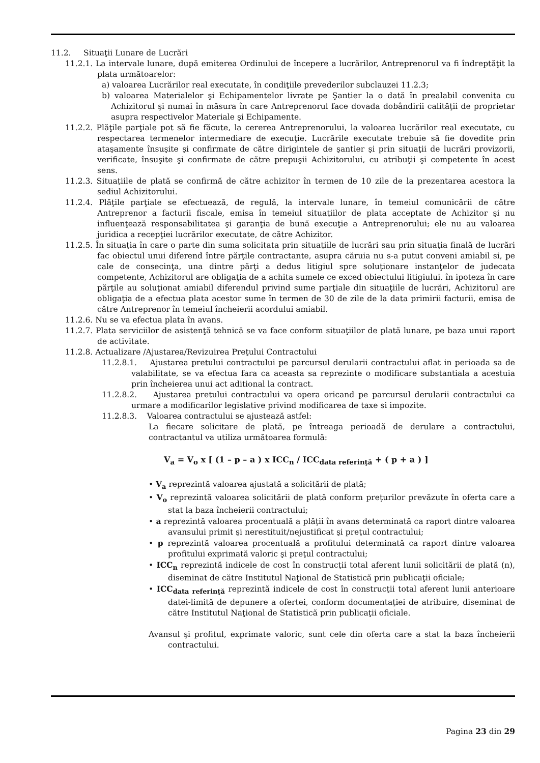11.2. Situaţii Lunare de Lucrări
11.2.1. La intervale lunare, după emiterea Ordinului de începere a lucrărilor, Antreprenorul va fi îndreptăţit la plata următoarelor:
a) valoarea Lucrărilor real executate, în condiţiile prevederilor subclauzei 11.2.3;
b) valoarea Materialelor şi Echipamentelor livrate pe Şantier la o dată în prealabil convenita cu Achizitorul şi numai în măsura în care Antreprenorul face dovada dobândirii calităţii de proprietar asupra respectivelor Materiale şi Echipamente.
11.2.2. Plăţile parţiale pot să fie făcute, la cererea Antreprenorului, la valoarea lucrărilor real executate, cu respectarea termenelor intermediare de execuţie. Lucrările executate trebuie să fie dovedite prin ataşamente însuşite şi confirmate de către dirigintele de şantier şi prin situaţii de lucrări provizorii, verificate, însuşite şi confirmate de către prepuşii Achizitorului, cu atribuţii şi competente în acest sens.
11.2.3. Situaţiile de plată se confirmă de către achizitor în termen de 10 zile de la prezentarea acestora la sediul Achizitorului.
11.2.4. Plăţile parţiale se efectuează, de regulă, la intervale lunare, în temeiul comunicării de către Antreprenor a facturii fiscale, emisa în temeiul situaţiilor de plata acceptate de Achizitor şi nu influenţează responsabilitatea şi garanţia de bună execuţie a Antreprenorului; ele nu au valoarea juridica a recepţiei lucrărilor executate, de către Achizitor.
11.2.5. În situaţia în care o parte din suma solicitata prin situaţiile de lucrări sau prin situaţia finală de lucrări fac obiectul unui diferend între părţile contractante, asupra căruia nu s-a putut conveni amiabil si, pe cale de consecinţa, una dintre părţi a dedus litigiul spre soluţionare instanţelor de judecata competente, Achizitorul are obligaţia de a achita sumele ce exced obiectului litigiului. în ipoteza în care părţile au soluţionat amiabil diferendul privind sume parţiale din situaţiile de lucrări, Achizitorul are obligaţia de a efectua plata acestor sume în termen de 30 de zile de la data primirii facturii, emisa de către Antreprenor în temeiul încheierii acordului amiabil.
11.2.6. Nu se va efectua plata în avans.
11.2.7. Plata serviciilor de asistenţă tehnică se va face conform situaţiilor de plată lunare, pe baza unui raport de activitate.
11.2.8. Actualizare /Ajustarea/Revizuirea Preţului Contractului
11.2.8.1. Ajustarea pretului contractului pe parcursul derularii contractului aflat in perioada sa de valabilitate, se va efectua fara ca aceasta sa reprezinte o modificare substantiala a acestuia prin încheierea unui act aditional la contract.
11.2.8.2. Ajustarea pretului contractului va opera oricand pe parcursul derularii contractului ca urmare a modificarilor legislative privind modificarea de taxe si impozite.
11.2.8.3. Valoarea contractului se ajustează astfel:
La fiecare solicitare de plată, pe întreaga perioadă de derulare a contractului, contractantul va utiliza următoarea formulă:
V<sub>a</sub> = V<sub>o</sub> x [ (1 – p – a ) x ICC<sub>n</sub> / ICC<sub>data referinţă</sub> + ( p + a ) ]
• V<sub>a</sub> reprezintă valoarea ajustată a solicitării de plată;
• V<sub>o</sub> reprezintă valoarea solicitării de plată conform preţurilor prevăzute în oferta care a stat la baza încheierii contractului;
• a reprezintă valoarea procentuală a plăţii în avans determinată ca raport dintre valoarea avansului primit şi nerestituit/nejustificat şi preţul contractului;
• p reprezintă valoarea procentuală a profitului determinată ca raport dintre valoarea profitului exprimată valoric şi preţul contractului;
• ICC<sub>n</sub> reprezintă indicele de cost în construcţii total aferent lunii solicitării de plată (n), diseminat de către Institutul Naţional de Statistică prin publicaţii oficiale;
• ICC<sub>data referinţă</sub> reprezintă indicele de cost în construcţii total aferent lunii anterioare datei-limită de depunere a ofertei, conform documentaţiei de atribuire, diseminat de către Institutul Naţional de Statistică prin publicaţii oficiale.
Avansul şi profitul, exprimate valoric, sunt cele din oferta care a stat la baza încheierii contractului.
Pagina 23 din 29